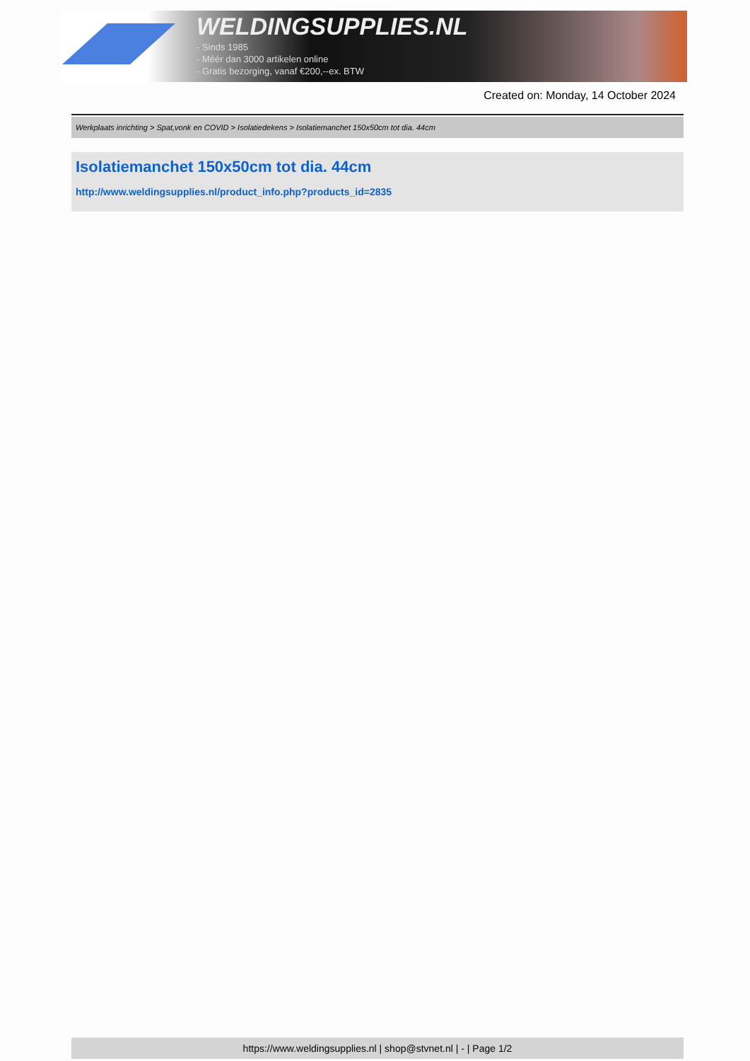WELDINGSUPPLIES.NL
- Sinds 1985
- Méér dan 3000 artikelen online
- Gratis bezorging, vanaf €200,--ex. BTW
Created on: Monday, 14 October 2024
Werkplaats inrichting > Spat,vonk en COVID > Isolatiedekens > Isolatiemanchet 150x50cm tot dia. 44cm
Isolatiemanchet 150x50cm tot dia. 44cm
http://www.weldingsupplies.nl/product_info.php?products_id=2835
https://www.weldingsupplies.nl | shop@stvnet.nl | - | Page 1/2